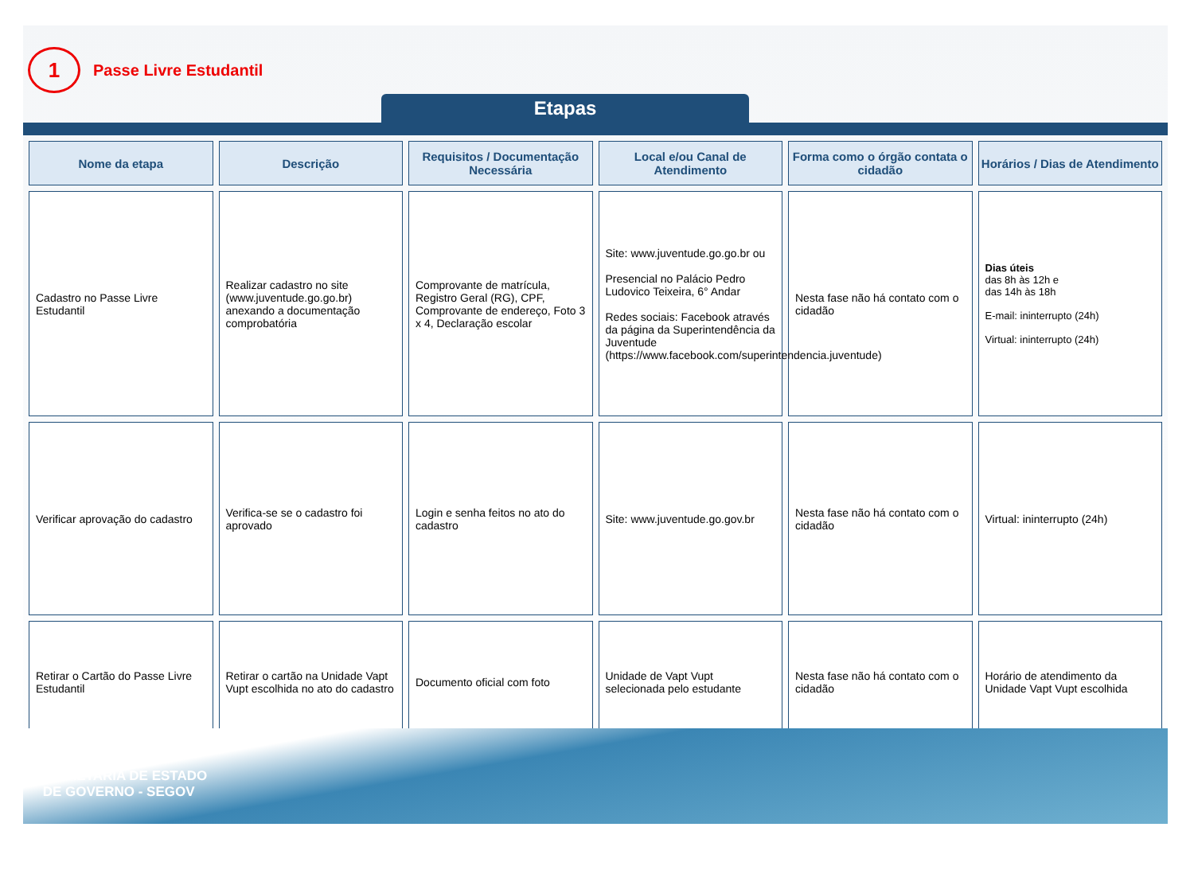1
Passe Livre Estudantil
Etapas
| Nome da etapa | Descrição | Requisitos / Documentação Necessária | Local e/ou Canal de Atendimento | Forma como o órgão contata o cidadão | Horários / Dias de Atendimento |
| --- | --- | --- | --- | --- | --- |
| Cadastro no Passe Livre Estudantil | Realizar cadastro no site (www.juventude.go.go.br) anexando a documentação comprobatória | Comprovante de matrícula, Registro Geral (RG), CPF, Comprovante de endereço, Foto 3 x 4, Declaração escolar | Site: www.juventude.go.go.br ou Presencial no Palácio Pedro Ludovico Teixeira, 6° Andar Redes sociais: Facebook através da página da Superintendência da Juventude (https://www.facebook.com/superintendencia.juventude) | Nesta fase não há contato com o cidadão | Dias úteis das 8h às 12h e das 14h às 18h E-mail: ininterrupto (24h) Virtual: ininterrupto (24h) |
| Verificar aprovação do cadastro | Verifica-se se o cadastro foi aprovado | Login e senha feitos no ato do cadastro | Site: www.juventude.go.gov.br | Nesta fase não há contato com o cidadão | Virtual: ininterrupto (24h) |
| Retirar o Cartão do Passe Livre Estudantil | Retirar o cartão na Unidade Vapt Vupt escolhida no ato do cadastro | Documento oficial com foto | Unidade de Vapt Vupt selecionada pelo estudante | Nesta fase não há contato com o cidadão | Horário de atendimento da Unidade Vapt Vupt escolhida |
SECRETARIA DE ESTADO
DE GOVERNO - SEGOV